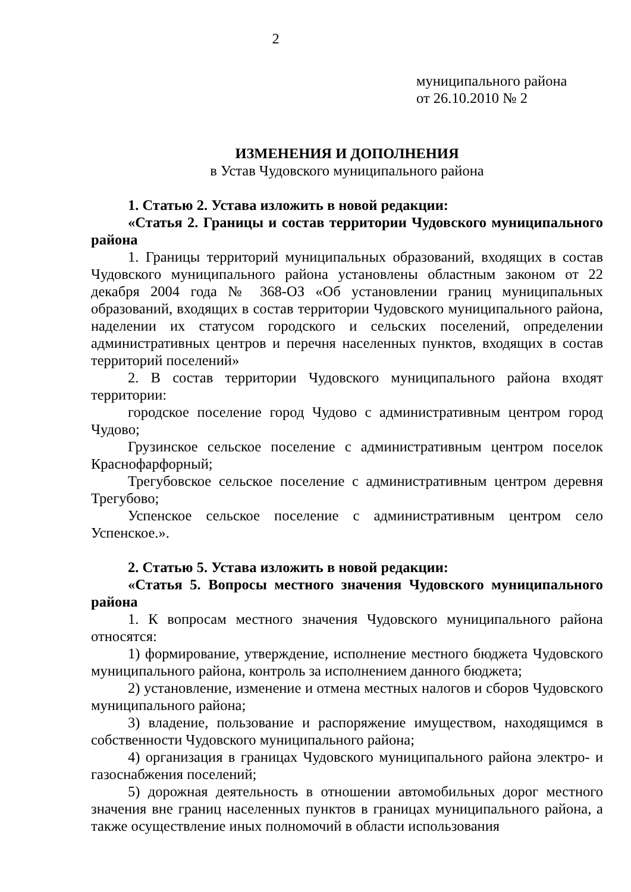2
муниципального района
от 26.10.2010 № 2
ИЗМЕНЕНИЯ И ДОПОЛНЕНИЯ
в Устав Чудовского муниципального района
1. Статью 2. Устава изложить в новой редакции:
«Статья 2. Границы и состав территории Чудовского муниципального района
1. Границы территорий муниципальных образований, входящих в состав Чудовского муниципального района установлены областным законом от 22 декабря 2004 года № 368-ОЗ «Об установлении границ муниципальных образований, входящих в состав территории Чудовского муниципального района, наделении их статусом городского и сельских поселений, определении административных центров и перечня населенных пунктов, входящих в состав территорий поселений»
2. В состав территории Чудовского муниципального района входят территории:
городское поселение город Чудово с административным центром город Чудово;
Грузинское сельское поселение с административным центром поселок Краснофарфорный;
Трегубовское сельское поселение с административным центром деревня Трегубово;
Успенское сельское поселение с административным центром село Успенское.».
2. Статью 5. Устава изложить в новой редакции:
«Статья 5. Вопросы местного значения Чудовского муниципального района
1. К вопросам местного значения Чудовского муниципального района относятся:
1) формирование, утверждение, исполнение местного бюджета Чудовского муниципального района, контроль за исполнением данного бюджета;
2) установление, изменение и отмена местных налогов и сборов Чудовского муниципального района;
3) владение, пользование и распоряжение имуществом, находящимся в собственности Чудовского муниципального района;
4) организация в границах Чудовского муниципального района электро- и газоснабжения поселений;
5) дорожная деятельность в отношении автомобильных дорог местного значения вне границ населенных пунктов в границах муниципального района, а также осуществление иных полномочий в области использования